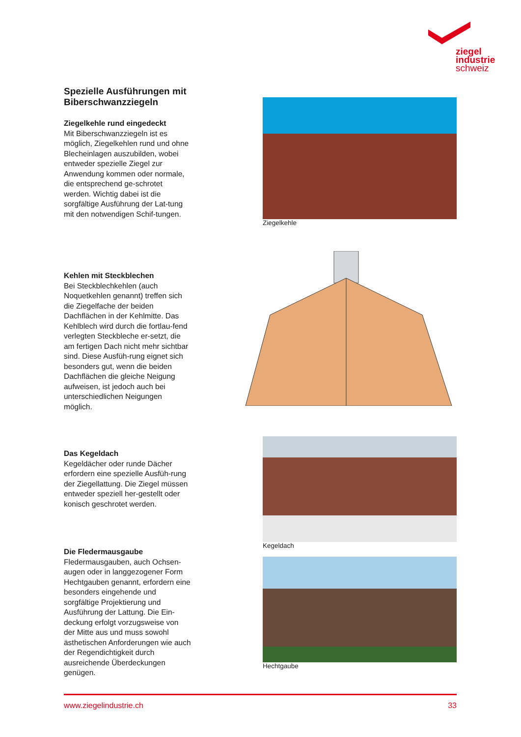ziegel
industrie
schweiz
Spezielle Ausführungen mit Biberschwanzziegeln
Ziegelkehle rund eingedeckt
Mit Biberschwanzziegeln ist es möglich, Ziegelkehlen rund und ohne Blecheinlagen auszubilden, wobei entweder spezielle Ziegel zur Anwendung kommen oder normale, die entsprechend ge-schrotet werden. Wichtig dabei ist die sorgfältige Ausführung der Lat-tung mit den notwendigen Schif-tungen.
Ziegelkehle
Kehlen mit Steckblechen
Bei Steckblechkehlen (auch Noquetkehlen genannt) treffen sich die Ziegelfache der beiden Dachflächen in der Kehlmitte. Das Kehlblech wird durch die fortlau-fend verlegten Steckbleche er-setzt, die am fertigen Dach nicht mehr sichtbar sind. Diese Ausfüh-rung eignet sich besonders gut, wenn die beiden Dachflächen die gleiche Neigung aufweisen, ist jedoch auch bei unterschiedlichen Neigungen möglich.
Das Kegeldach
Kegeldächer oder runde Dächer erfordern eine spezielle Ausfüh-rung der Ziegellattung. Die Ziegel müssen entweder speziell her-gestellt oder konisch geschrotet werden.
Kegeldach
Die Fledermausgaube
Fledermausgauben, auch Ochsen-augen oder in langgezogener Form Hechtgauben genannt, erfordern eine besonders eingehende und sorgfältige Projektierung und Ausführung der Lattung. Die Ein-deckung erfolgt vorzugsweise von der Mitte aus und muss sowohl ästhetischen Anforderungen wie auch der Regendichtigkeit durch ausreichende Überdeckungen genügen.
Hechtgaube
www.ziegelindustrie.ch 33